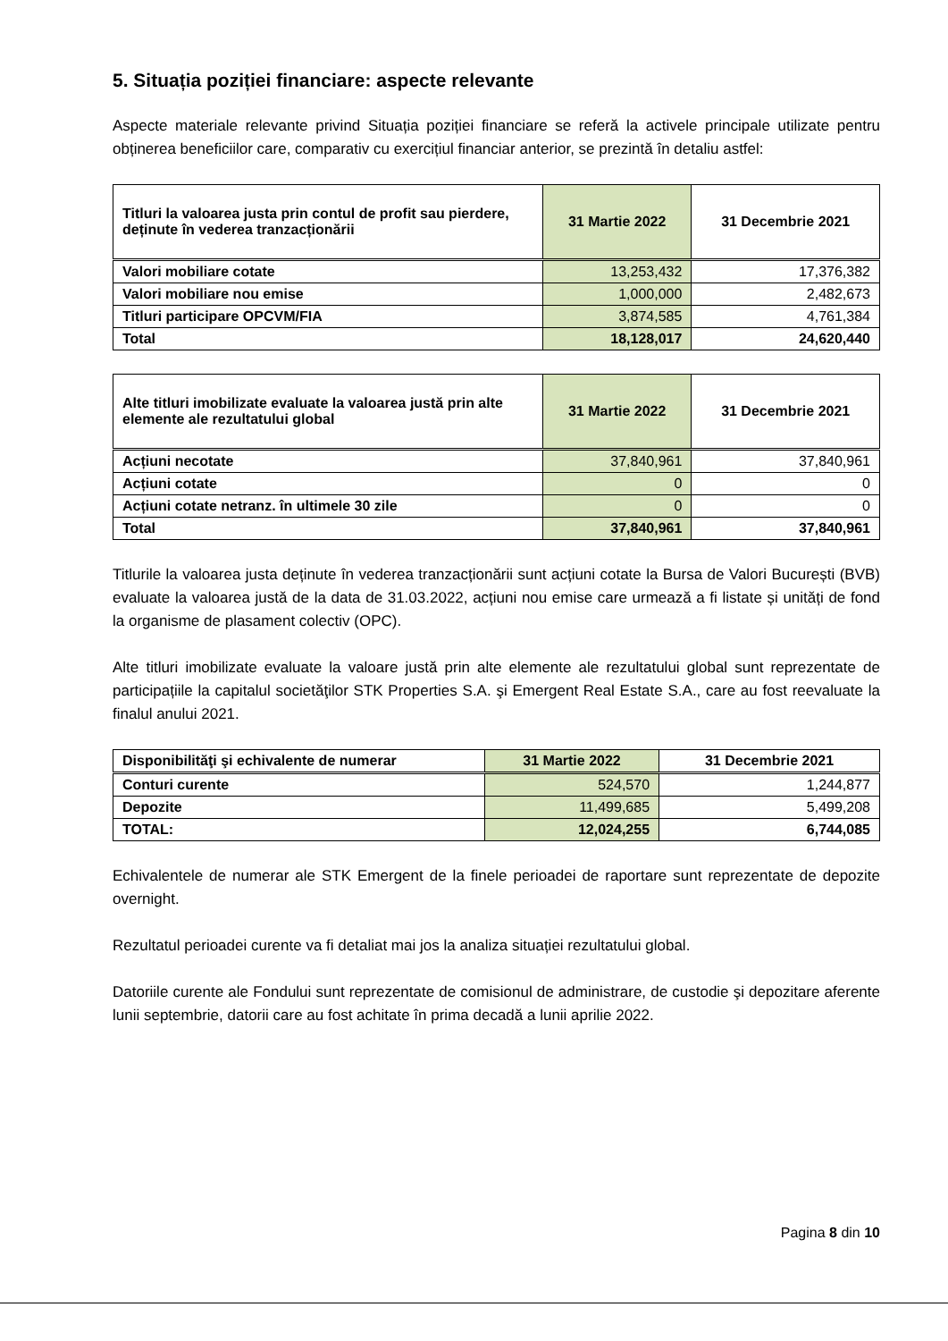5. Situația poziției financiare: aspecte relevante
Aspecte materiale relevante privind Situația poziției financiare se referă la activele principale utilizate pentru obținerea beneficiilor care, comparativ cu exercițiul financiar anterior, se prezintă în detaliu astfel:
| Titluri la valoarea justa prin contul de profit sau pierdere, deținute în vederea tranzacționării | 31 Martie 2022 | 31 Decembrie 2021 |
| --- | --- | --- |
| Valori mobiliare cotate | 13,253,432 | 17,376,382 |
| Valori mobiliare nou emise | 1,000,000 | 2,482,673 |
| Titluri participare OPCVM/FIA | 3,874,585 | 4,761,384 |
| Total | 18,128,017 | 24,620,440 |
| Alte titluri imobilizate evaluate la valoarea justă prin alte elemente ale rezultatului global | 31 Martie 2022 | 31 Decembrie 2021 |
| --- | --- | --- |
| Acțiuni necotate | 37,840,961 | 37,840,961 |
| Acțiuni cotate | 0 | 0 |
| Acțiuni cotate netranz. în ultimele 30 zile | 0 | 0 |
| Total | 37,840,961 | 37,840,961 |
Titlurile la valoarea justa deținute în vederea tranzacționării sunt acțiuni cotate la Bursa de Valori București (BVB) evaluate la valoarea justă de la data de 31.03.2022, acțiuni nou emise care urmează a fi listate și unități de fond la organisme de plasament colectiv (OPC).
Alte titluri imobilizate evaluate la valoare justă prin alte elemente ale rezultatului global sunt reprezentate de participațiile la capitalul societăţilor STK Properties S.A. şi Emergent Real Estate S.A., care au fost reevaluate la finalul anului 2021.
| Disponibilităţi şi echivalente de numerar | 31 Martie 2022 | 31 Decembrie 2021 |
| --- | --- | --- |
| Conturi curente | 524,570 | 1,244,877 |
| Depozite | 11,499,685 | 5,499,208 |
| TOTAL: | 12,024,255 | 6,744,085 |
Echivalentele de numerar ale STK Emergent de la finele perioadei de raportare sunt reprezentate de depozite overnight.
Rezultatul perioadei curente va fi detaliat mai jos la analiza situației rezultatului global.
Datoriile curente ale Fondului sunt reprezentate de comisionul de administrare, de custodie şi depozitare aferente lunii septembrie, datorii care au fost achitate în prima decadă a lunii aprilie 2022.
Pagina 8 din 10